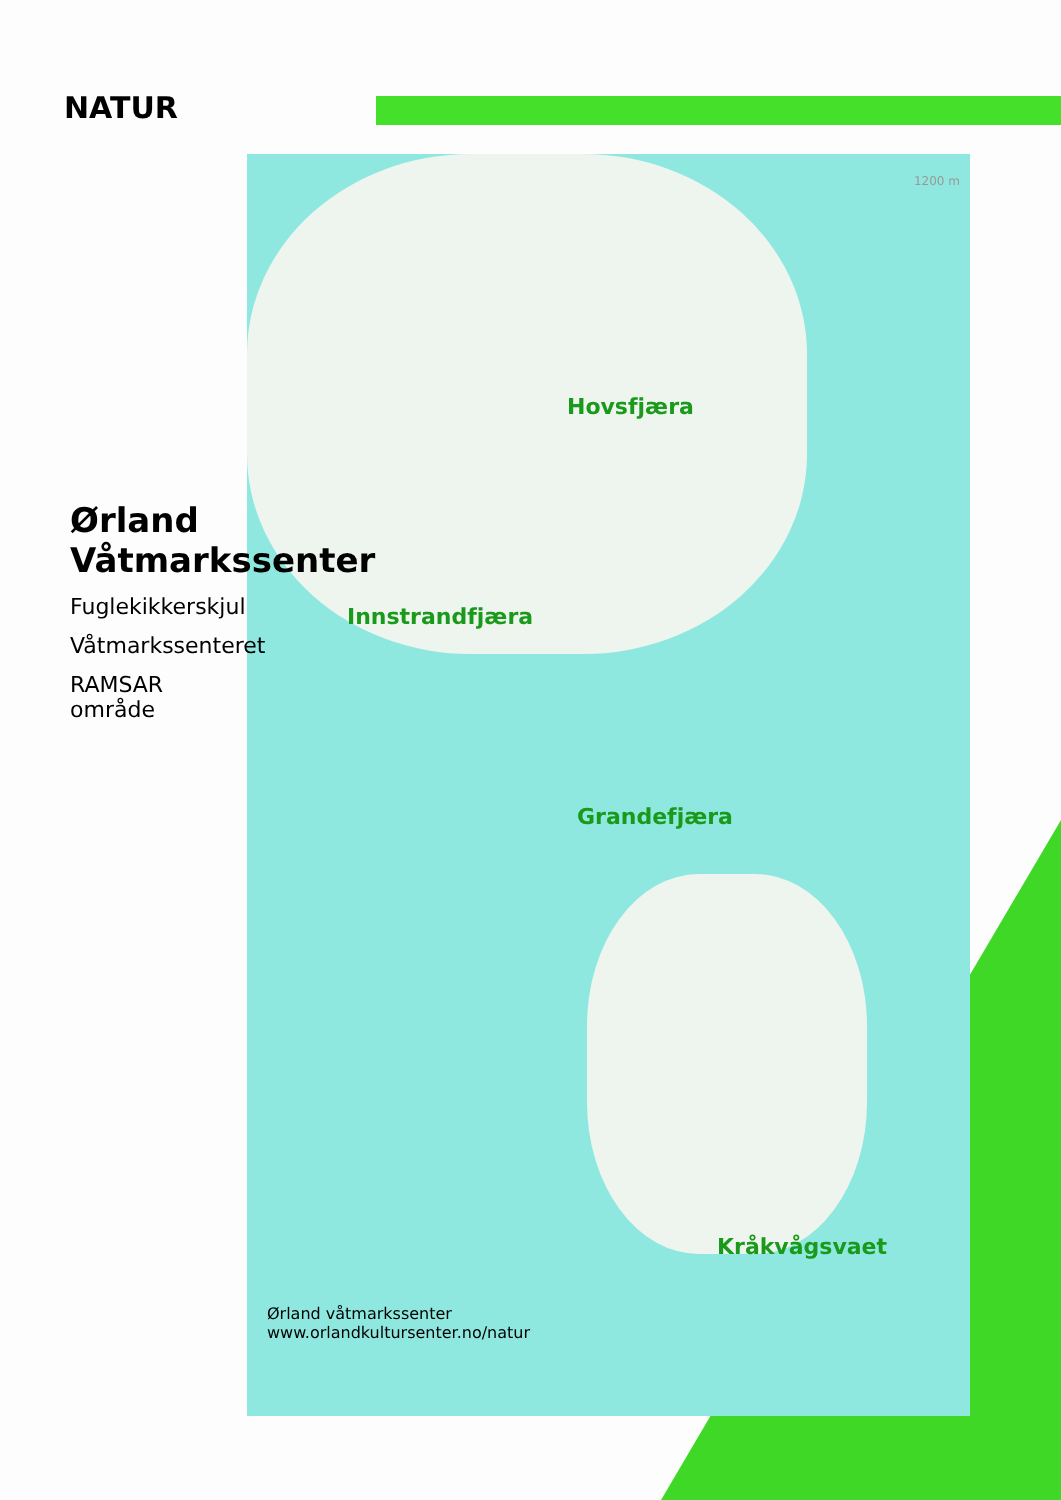NATUR
Hovsfjæra
Innstrandfjæra
Grandefjæra
Kråkvågsvaet
Ørland våtmarkssenter
www.orlandkultursenter.no/natur
1200 m
Ørland Våtmarkssenter
Fuglekikkerskjul
Våtmarkssenteret
RAMSAR område